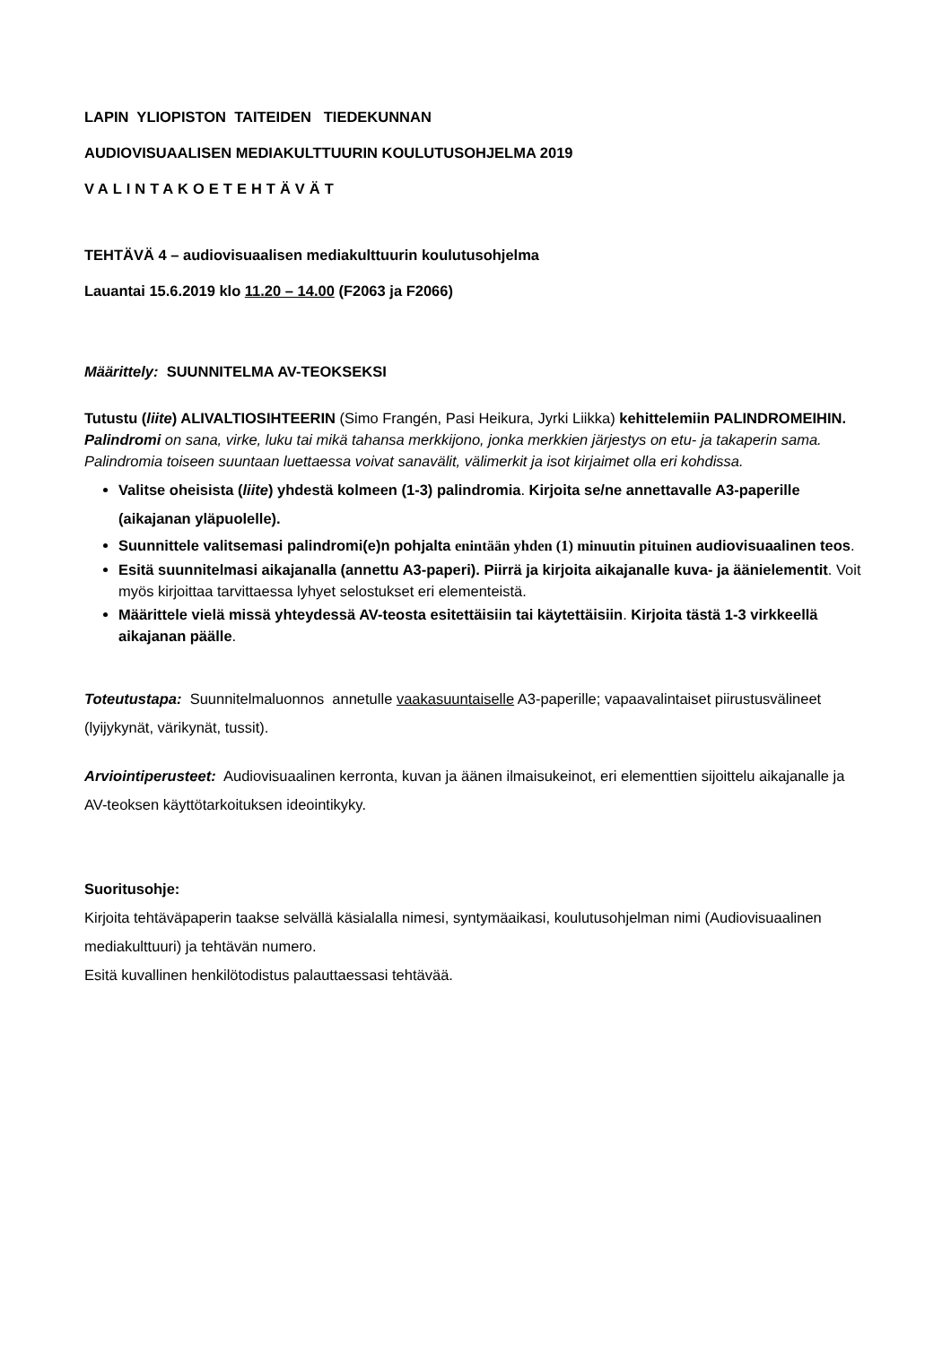LAPIN YLIOPISTON TAITEIDEN TIEDEKUNNAN
AUDIOVISUAALISEN MEDIAKULTTUURIN KOULUTUSOHJELMA 2019
VALINTAKOETEHTÄVÄT
TEHTÄVÄ 4 – audiovisuaalisen mediakulttuurin koulutusohjelma
Lauantai 15.6.2019 klo 11.20 – 14.00 (F2063 ja F2066)
Määrittely: SUUNNITELMA AV-TEOKSEKSI
Tutustu (liite) ALIVALTIOSIHTEERIN (Simo Frangén, Pasi Heikura, Jyrki Liikka) kehittelemiin PALINDROMEIHIN. Palindromi on sana, virke, luku tai mikä tahansa merkkijono, jonka merkkien järjestys on etu- ja takaperin sama. Palindromia toiseen suuntaan luettaessa voivat sanavälit, välimerkit ja isot kirjaimet olla eri kohdissa.
Valitse oheisista (liite) yhdestä kolmeen (1-3) palindromia. Kirjoita se/ne annettavalle A3-paperille (aikajanan yläpuolelle).
Suunnittele valitsemasi palindromi(e)n pohjalta enintään yhden (1) minuutin pituinen audiovisuaalinen teos.
Esitä suunnitelmasi aikajanalla (annettu A3-paperi). Piirrä ja kirjoita aikajanalle kuva- ja äänielementit. Voit myös kirjoittaa tarvittaessa lyhyet selostukset eri elementeistä.
Määrittele vielä missä yhteydessä AV-teosta esitettäisiin tai käytettäisiin. Kirjoita tästä 1-3 virkkeellä aikajanan päälle.
Toteutustapa: Suunnitelmaluonnos annetulle vaakasuuntaiselle A3-paperille; vapaavalintaiset piirustusvälineet (lyijykynät, värikynät, tussit).
Arviointiperusteet: Audiovisuaalinen kerronta, kuvan ja äänen ilmaisukeinot, eri elementtien sijoittelu aikajanalle ja AV-teoksen käyttötarkoituksen ideointikyky.
Suoritusohje:
Kirjoita tehtäväpaperin taakse selvällä käsialalla nimesi, syntymäaikasi, koulutusohjelman nimi (Audiovisuaalinen mediakulttuuri) ja tehtävän numero.
Esitä kuvallinen henkilötodistus palauttaessasi tehtävää.